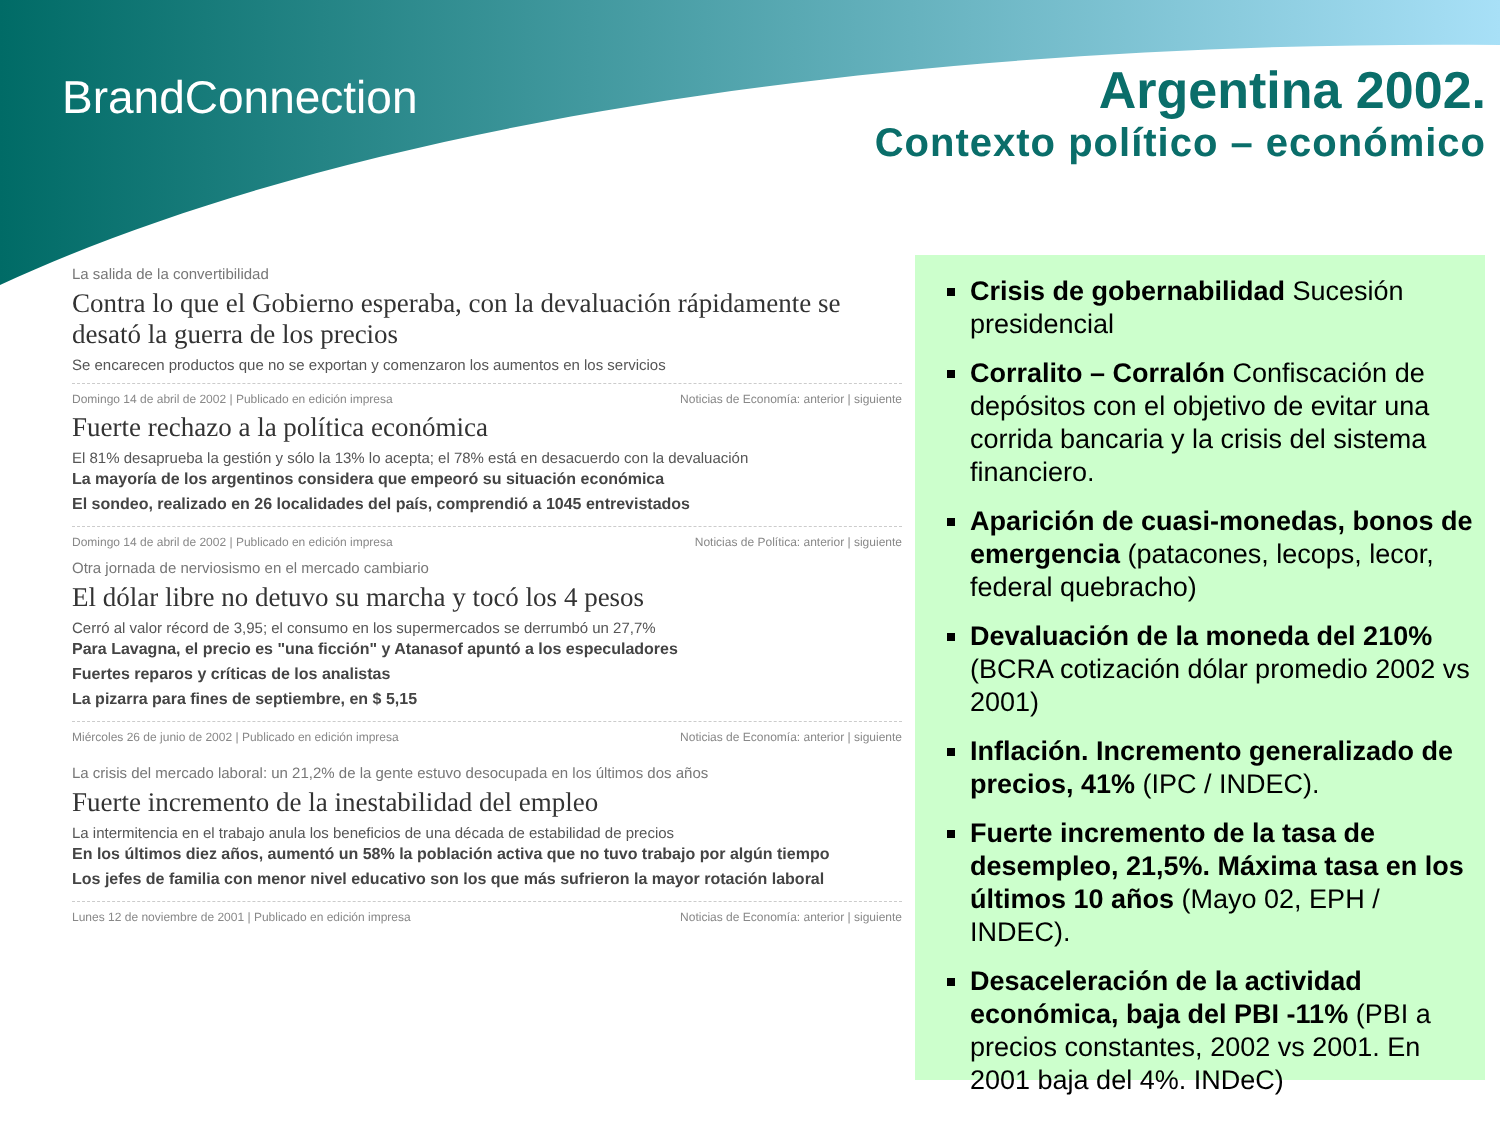BrandConnection
Argentina 2002.
Contexto político – económico
La salida de la convertibilidad
Contra lo que el Gobierno esperaba, con la devaluación rápidamente se desató la guerra de los precios
Se encarecen productos que no se exportan y comenzaron los aumentos en los servicios
Domingo 14 de abril de 2002 | Publicado en edición impresa Noticias de Economía: anterior | siguiente
Fuerte rechazo a la política económica
El 81% desaprueba la gestión y sólo la 13% lo acepta; el 78% está en desacuerdo con la devaluación
La mayoría de los argentinos considera que empeoró su situación económica
El sondeo, realizado en 26 localidades del país, comprendió a 1045 entrevistados
Domingo 14 de abril de 2002 | Publicado en edición impresa Noticias de Política: anterior | siguiente
Otra jornada de nerviosismo en el mercado cambiario
El dólar libre no detuvo su marcha y tocó los 4 pesos
Cerró al valor récord de 3,95; el consumo en los supermercados se derrumbó un 27,7%
Para Lavagna, el precio es "una ficción" y Atanasof apuntó a los especuladores
Fuertes reparos y críticas de los analistas
La pizarra para fines de septiembre, en $ 5,15
Miércoles 26 de junio de 2002 | Publicado en edición impresa Noticias de Economía: anterior | siguiente
La crisis del mercado laboral: un 21,2% de la gente estuvo desocupada en los últimos dos años
Fuerte incremento de la inestabilidad del empleo
La intermitencia en el trabajo anula los beneficios de una década de estabilidad de precios
En los últimos diez años, aumentó un 58% la población activa que no tuvo trabajo por algún tiempo
Los jefes de familia con menor nivel educativo son los que más sufrieron la mayor rotación laboral
Lunes 12 de noviembre de 2001 | Publicado en edición impresa Noticias de Economía: anterior | siguiente
Crisis de gobernabilidad Sucesión presidencial
Corralito – Corralón Confiscación de depósitos con el objetivo de evitar una corrida bancaria y la crisis del sistema financiero.
Aparición de cuasi-monedas, bonos de emergencia (patacones, lecops, lecor, federal quebracho)
Devaluación de la moneda del 210% (BCRA cotización dólar promedio 2002 vs 2001)
Inflación. Incremento generalizado de precios, 41% (IPC / INDEC).
Fuerte incremento de la tasa de desempleo, 21,5%. Máxima tasa en los últimos 10 años (Mayo 02, EPH / INDEC).
Desaceleración de la actividad económica, baja del PBI -11% (PBI a precios constantes, 2002 vs 2001. En 2001 baja del 4%. INDeC)